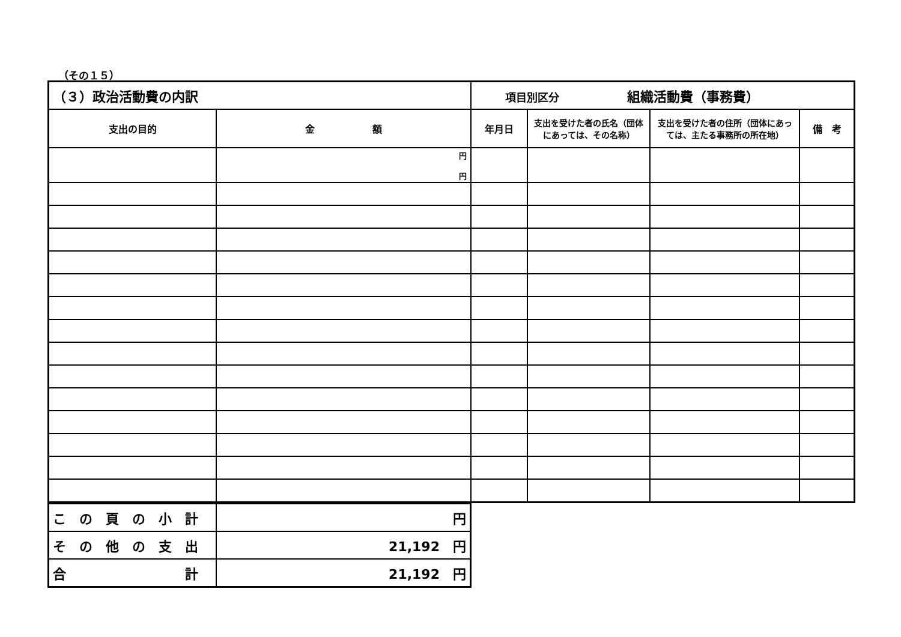（その１５）
| （３）政治活動費の内訳 | | 項目別区分 組織活動費（事務費） | | | |
| 支出の目的 | 金 額 | 年月日 | 支出を受けた者の氏名（団体にあっては、その名称） | 支出を受けた者の住所（団体にあっては、主たる事務所の所在地） | 備 考 |
| | 円 円 | | | | |
| こ の 頁 の 小 計 | 円 |
| そ の 他 の 支 出 | 21,192 円 |
| 合 計 | 21,192 円 |